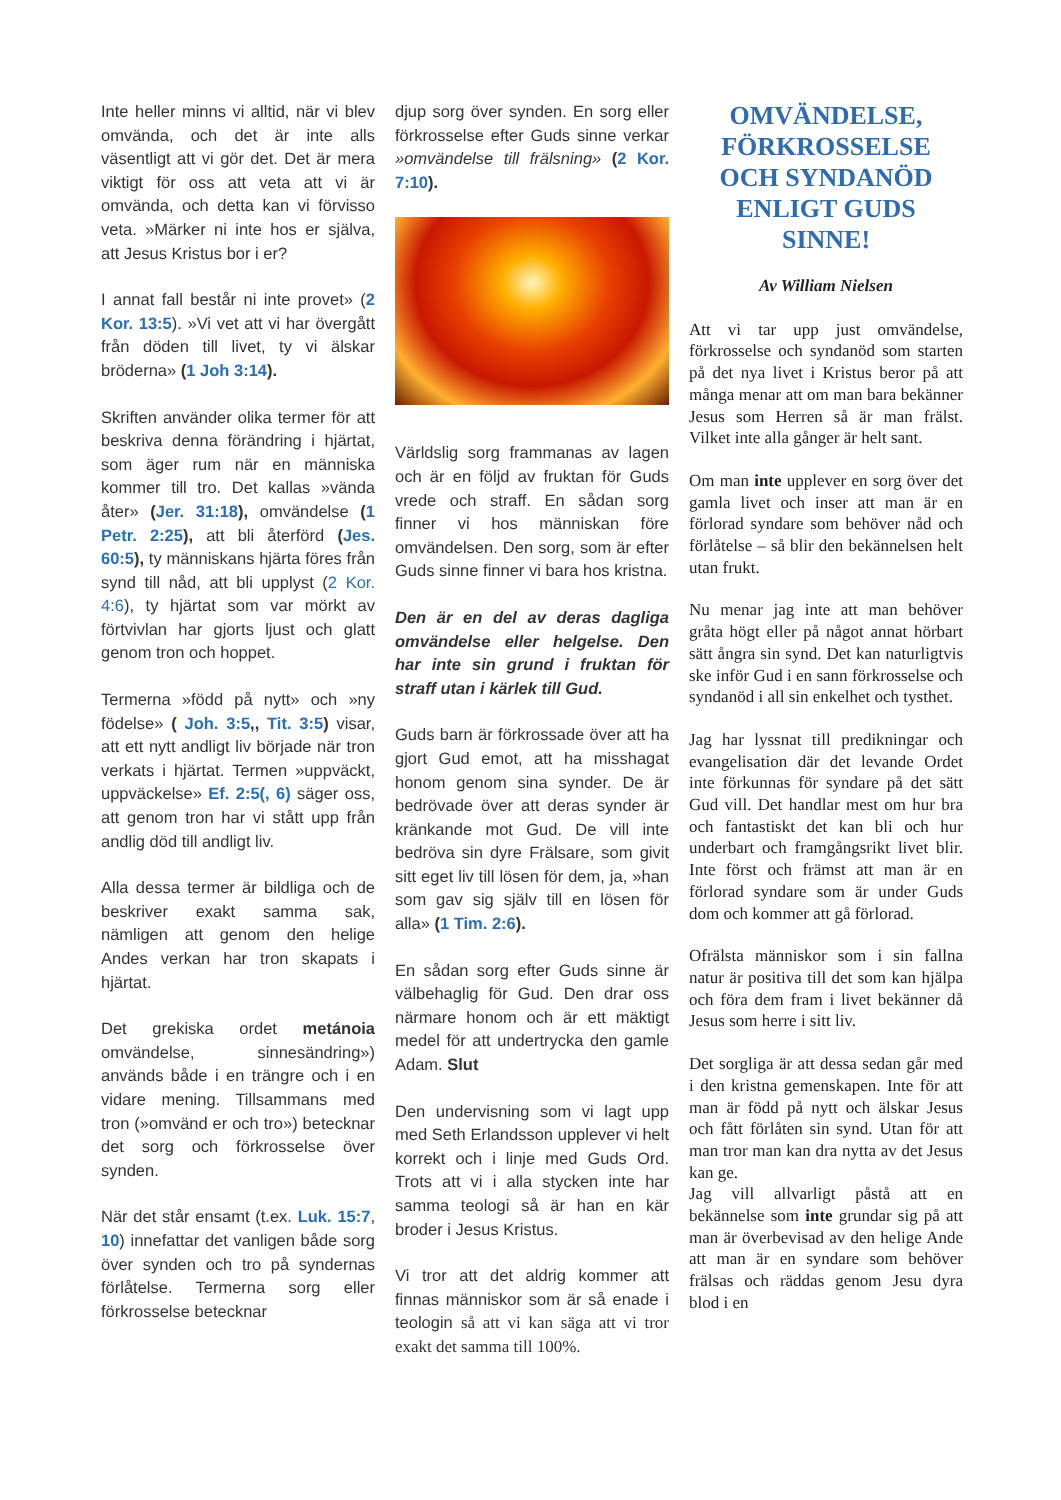Inte heller minns vi alltid, när vi blev omvända, och det är inte alls väsentligt att vi gör det. Det är mera viktigt för oss att veta att vi är omvända, och detta kan vi förvisso veta. »Märker ni inte hos er själva, att Jesus Kristus bor i er?
I annat fall består ni inte provet» (2 Kor. 13:5). »Vi vet att vi har övergått från döden till livet, ty vi älskar bröderna» (1 Joh 3:14).
Skriften använder olika termer för att beskriva denna förändring i hjärtat, som äger rum när en människa kommer till tro. Det kallas »vända åter» (Jer. 31:18), omvändelse (1 Petr. 2:25), att bli återförd (Jes. 60:5), ty människans hjärta föres från synd till nåd, att bli upplyst (2 Kor. 4:6), ty hjärtat som var mörkt av förtvivlan har gjorts ljust och glatt genom tron och hoppet.
Termerna »född på nytt» och »ny födelse» ( Joh. 3:5,, Tit. 3:5) visar, att ett nytt andligt liv började när tron verkats i hjärtat. Termen »uppväckt, uppväckelse» Ef. 2:5(, 6) säger oss, att genom tron har vi stått upp från andlig död till andligt liv.
Alla dessa termer är bildliga och de beskriver exakt samma sak, nämligen att genom den helige Andes verkan har tron skapats i hjärtat.
Det grekiska ordet metánoia omvändelse, sinnesändring») används både i en trängre och i en vidare mening. Tillsammans med tron (»omvänd er och tro») betecknar det sorg och förkrosselse över synden.
När det står ensamt (t.ex. Luk. 15:7, 10) innefattar det vanligen både sorg över synden och tro på syndernas förlåtelse. Termerna sorg eller förkrosselse betecknar
djup sorg över synden. En sorg eller förkrosselse efter Guds sinne verkar »omvändelse till frälsning» (2 Kor. 7:10).
Världslig sorg frammanas av lagen och är en följd av fruktan för Guds vrede och straff. En sådan sorg finner vi hos människan före omvändelsen. Den sorg, som är efter Guds sinne finner vi bara hos kristna.
Den är en del av deras dagliga omvändelse eller helgelse. Den har inte sin grund i fruktan för straff utan i kärlek till Gud.
Guds barn är förkrossade över att ha gjort Gud emot, att ha misshagat honom genom sina synder. De är bedrövade över att deras synder är kränkande mot Gud. De vill inte bedröva sin dyre Frälsare, som givit sitt eget liv till lösen för dem, ja, »han som gav sig själv till en lösen för alla» (1 Tim. 2:6).
En sådan sorg efter Guds sinne är välbehaglig för Gud. Den drar oss närmare honom och är ett mäktigt medel för att undertrycka den gamle Adam. Slut
Den undervisning som vi lagt upp med Seth Erlandsson upplever vi helt korrekt och i linje med Guds Ord. Trots att vi i alla stycken inte har samma teologi så är han en kär broder i Jesus Kristus.
Vi tror att det aldrig kommer att finnas människor som är så enade i teologin så att vi kan säga att vi tror exakt det samma till 100%.
OMVÄNDELSE, FÖRKROSSELSE OCH SYNDANÖD ENLIGT GUDS SINNE!
Av William Nielsen
Att vi tar upp just omvändelse, förkrosselse och syndanöd som starten på det nya livet i Kristus beror på att många menar att om man bara bekänner Jesus som Herren så är man frälst. Vilket inte alla gånger är helt sant.
Om man inte upplever en sorg över det gamla livet och inser att man är en förlorad syndare som behöver nåd och förlåtelse – så blir den bekännelsen helt utan frukt.
Nu menar jag inte att man behöver gråta högt eller på något annat hörbart sätt ångra sin synd. Det kan naturligtvis ske inför Gud i en sann förkrosselse och syndanöd i all sin enkelhet och tysthet.
Jag har lyssnat till predikningar och evangelisation där det levande Ordet inte förkunnas för syndare på det sätt Gud vill. Det handlar mest om hur bra och fantastiskt det kan bli och hur underbart och framgångsrikt livet blir. Inte först och främst att man är en förlorad syndare som är under Guds dom och kommer att gå förlorad.
Ofrälsta människor som i sin fallna natur är positiva till det som kan hjälpa och föra dem fram i livet bekänner då Jesus som herre i sitt liv.
Det sorgliga är att dessa sedan går med i den kristna gemenskapen. Inte för att man är född på nytt och älskar Jesus och fått förlåten sin synd. Utan för att man tror man kan dra nytta av det Jesus kan ge.
Jag vill allvarligt påstå att en bekännelse som inte grundar sig på att man är överbevisad av den helige Ande att man är en syndare som behöver frälsas och räddas genom Jesu dyra blod i en